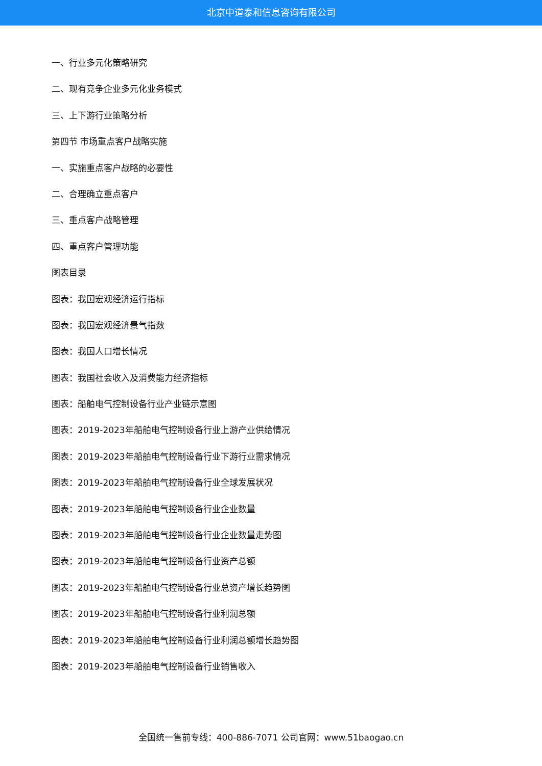北京中道泰和信息咨询有限公司
一、行业多元化策略研究
二、现有竞争企业多元化业务模式
三、上下游行业策略分析
第四节 市场重点客户战略实施
一、实施重点客户战略的必要性
二、合理确立重点客户
三、重点客户战略管理
四、重点客户管理功能
图表目录
图表：我国宏观经济运行指标
图表：我国宏观经济景气指数
图表：我国人口增长情况
图表：我国社会收入及消费能力经济指标
图表：船舶电气控制设备行业产业链示意图
图表：2019-2023年船舶电气控制设备行业上游产业供给情况
图表：2019-2023年船舶电气控制设备行业下游行业需求情况
图表：2019-2023年船舶电气控制设备行业全球发展状况
图表：2019-2023年船舶电气控制设备行业企业数量
图表：2019-2023年船舶电气控制设备行业企业数量走势图
图表：2019-2023年船舶电气控制设备行业资产总额
图表：2019-2023年船舶电气控制设备行业总资产增长趋势图
图表：2019-2023年船舶电气控制设备行业利润总额
图表：2019-2023年船舶电气控制设备行业利润总额增长趋势图
图表：2019-2023年船舶电气控制设备行业销售收入
全国统一售前专线：400-886-7071 公司官网：www.51baogao.cn